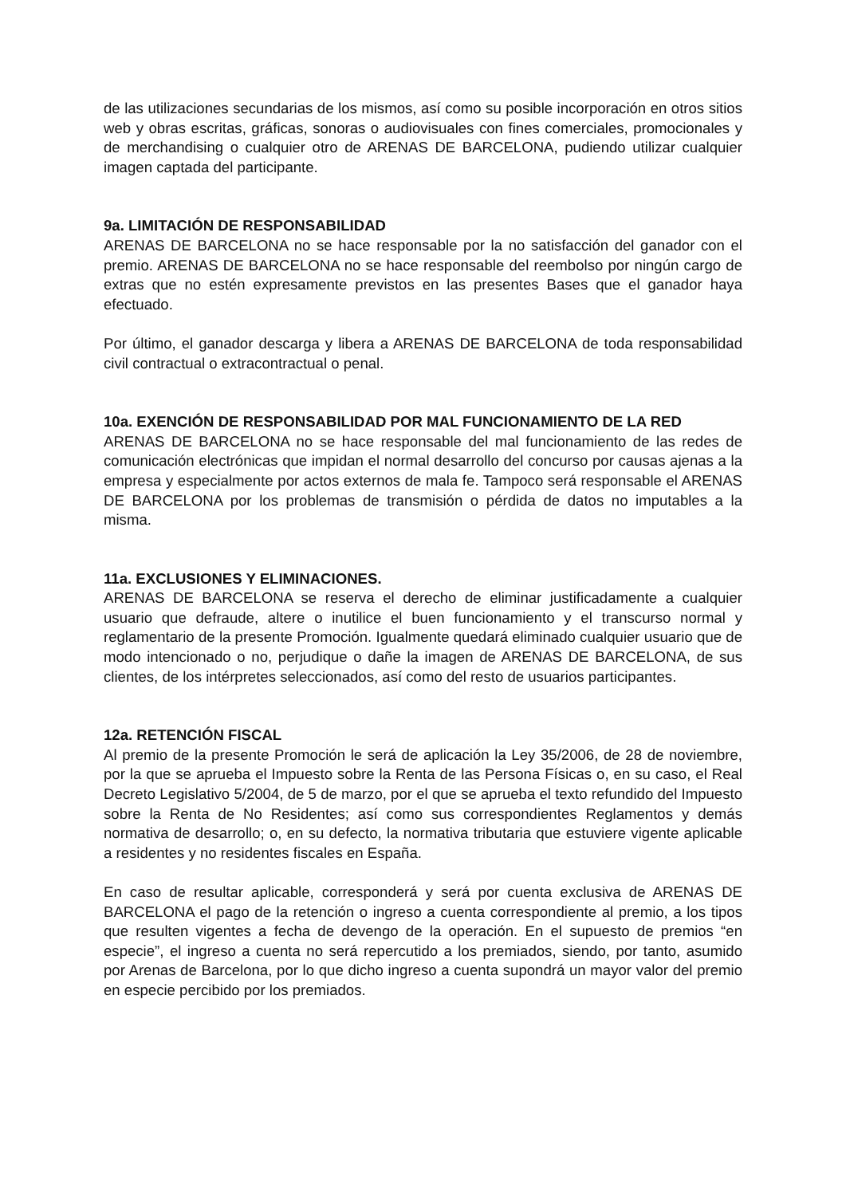de las utilizaciones secundarias de los mismos, así como su posible incorporación en otros sitios web y obras escritas, gráficas, sonoras o audiovisuales con fines comerciales, promocionales y de merchandising o cualquier otro de ARENAS DE BARCELONA, pudiendo utilizar cualquier imagen captada del participante.
9a. LIMITACIÓN DE RESPONSABILIDAD
ARENAS DE BARCELONA no se hace responsable por la no satisfacción del ganador con el premio. ARENAS DE BARCELONA no se hace responsable del reembolso por ningún cargo de extras que no estén expresamente previstos en las presentes Bases que el ganador haya efectuado.
Por último, el ganador descarga y libera a ARENAS DE BARCELONA de toda responsabilidad civil contractual o extracontractual o penal.
10a. EXENCIÓN DE RESPONSABILIDAD POR MAL FUNCIONAMIENTO DE LA RED
ARENAS DE BARCELONA no se hace responsable del mal funcionamiento de las redes de comunicación electrónicas que impidan el normal desarrollo del concurso por causas ajenas a la empresa y especialmente por actos externos de mala fe. Tampoco será responsable el ARENAS DE BARCELONA por los problemas de transmisión o pérdida de datos no imputables a la misma.
11a. EXCLUSIONES Y ELIMINACIONES.
ARENAS DE BARCELONA se reserva el derecho de eliminar justificadamente a cualquier usuario que defraude, altere o inutilice el buen funcionamiento y el transcurso normal y reglamentario de la presente Promoción. Igualmente quedará eliminado cualquier usuario que de modo intencionado o no, perjudique o dañe la imagen de ARENAS DE BARCELONA, de sus clientes, de los intérpretes seleccionados, así como del resto de usuarios participantes.
12a. RETENCIÓN FISCAL
Al premio de la presente Promoción le será de aplicación la Ley 35/2006, de 28 de noviembre, por la que se aprueba el Impuesto sobre la Renta de las Persona Físicas o, en su caso, el Real Decreto Legislativo 5/2004, de 5 de marzo, por el que se aprueba el texto refundido del Impuesto sobre la Renta de No Residentes; así como sus correspondientes Reglamentos y demás normativa de desarrollo; o, en su defecto, la normativa tributaria que estuviere vigente aplicable a residentes y no residentes fiscales en España.
En caso de resultar aplicable, corresponderá y será por cuenta exclusiva de ARENAS DE BARCELONA el pago de la retención o ingreso a cuenta correspondiente al premio, a los tipos que resulten vigentes a fecha de devengo de la operación. En el supuesto de premios “en especie”, el ingreso a cuenta no será repercutido a los premiados, siendo, por tanto, asumido por Arenas de Barcelona, por lo que dicho ingreso a cuenta supondrá un mayor valor del premio en especie percibido por los premiados.